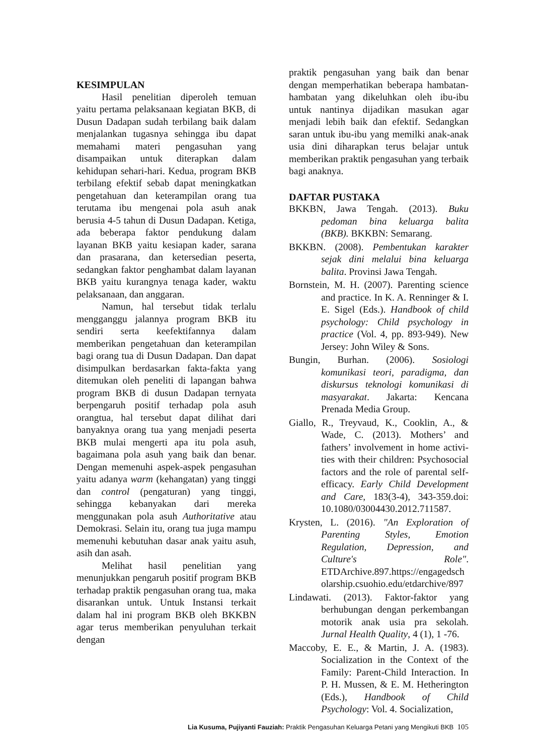KESIMPULAN
Hasil penelitian diperoleh temuan yaitu pertama pelaksanaan kegiatan BKB, di Dusun Dadapan sudah terbilang baik dalam menjalankan tugasnya sehingga ibu dapat memahami materi pengasuhan yang disampaikan untuk diterapkan dalam kehidupan sehari-hari. Kedua, program BKB terbilang efektif sebab dapat meningkatkan pengetahuan dan keterampilan orang tua terutama ibu mengenai pola asuh anak berusia 4-5 tahun di Dusun Dadapan. Ketiga, ada beberapa faktor pendukung dalam layanan BKB yaitu kesiapan kader, sarana dan prasarana, dan ketersedian peserta, sedangkan faktor penghambat dalam layanan BKB yaitu kurangnya tenaga kader, waktu pelaksanaan, dan anggaran.
Namun, hal tersebut tidak terlalu mengganggu jalannya program BKB itu sendiri serta keefektifannya dalam memberikan pengetahuan dan keterampilan bagi orang tua di Dusun Dadapan. Dan dapat disimpulkan berdasarkan fakta-fakta yang ditemukan oleh peneliti di lapangan bahwa program BKB di dusun Dadapan ternyata berpengaruh positif terhadap pola asuh orangtua, hal tersebut dapat dilihat dari banyaknya orang tua yang menjadi peserta BKB mulai mengerti apa itu pola asuh, bagaimana pola asuh yang baik dan benar. Dengan memenuhi aspek-aspek pengasuhan yaitu adanya warm (kehangatan) yang tinggi dan control (pengaturan) yang tinggi, sehingga kebanyakan dari mereka menggunakan pola asuh Authoritative atau Demokrasi. Selain itu, orang tua juga mampu memenuhi kebutuhan dasar anak yaitu asuh, asih dan asah.
Melihat hasil penelitian yang menunjukkan pengaruh positif program BKB terhadap praktik pengasuhan orang tua, maka disarankan untuk. Untuk Instansi terkait dalam hal ini program BKB oleh BKKBN agar terus memberikan penyuluhan terkait dengan
praktik pengasuhan yang baik dan benar dengan memperhatikan beberapa hambatan-hambatan yang dikeluhkan oleh ibu-ibu untuk nantinya dijadikan masukan agar menjadi lebih baik dan efektif. Sedangkan saran untuk ibu-ibu yang memilki anak-anak usia dini diharapkan terus belajar untuk memberikan praktik pengasuhan yang terbaik bagi anaknya.
DAFTAR PUSTAKA
BKKBN, Jawa Tengah. (2013). Buku pedoman bina keluarga balita (BKB). BKKBN: Semarang.
BKKBN. (2008). Pembentukan karakter sejak dini melalui bina keluarga balita. Provinsi Jawa Tengah.
Bornstein, M. H. (2007). Parenting science and practice. In K. A. Renninger & I. E. Sigel (Eds.). Handbook of child psychology: Child psychology in practice (Vol. 4, pp. 893-949). New Jersey: John Wiley & Sons.
Bungin, Burhan. (2006). Sosiologi komunikasi teori, paradigma, dan diskursus teknologi komunikasi di masyarakat. Jakarta: Kencana Prenada Media Group.
Giallo, R., Treyvaud, K., Cooklin, A., & Wade, C. (2013). Mothers’ and fathers’ involvement in home activi-ties with their children: Psychosocial factors and the role of parental self-efficacy. Early Child Development and Care, 183(3-4), 343-359.doi: 10.1080/03004430.2012.711587.
Krysten, L. (2016). "An Exploration of Parenting Styles, Emotion Regulation, Depression, and Culture's Role". ETDArchive.897.https://engagedsch olarship.csuohio.edu/etdarchive/897
Lindawati. (2013). Faktor-faktor yang berhubungan dengan perkembangan motorik anak usia pra sekolah. Jurnal Health Quality, 4 (1), 1 -76.
Maccoby, E. E., & Martin, J. A. (1983). Socialization in the Context of the Family: Parent-Child Interaction. In P. H. Mussen, & E. M. Hetherington (Eds.), Handbook of Child Psychology: Vol. 4. Socialization,
Lia Kusuma, Pujiyanti Fauziah: Praktik Pengasuhan Keluarga Petani yang Mengikuti BKB 105